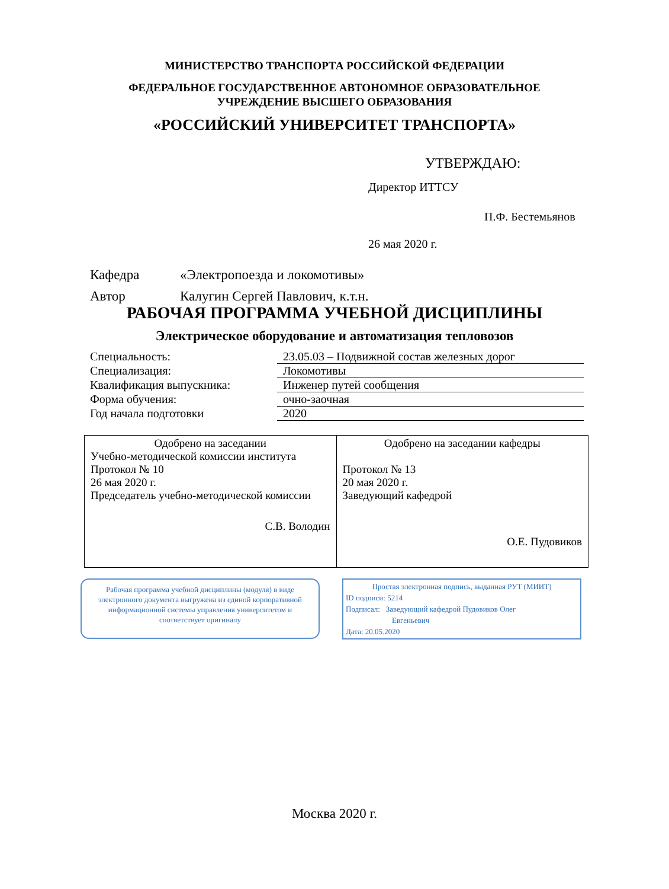МИНИСТЕРСТВО ТРАНСПОРТА РОССИЙСКОЙ ФЕДЕРАЦИИ
ФЕДЕРАЛЬНОЕ ГОСУДАРСТВЕННОЕ АВТОНОМНОЕ ОБРАЗОВАТЕЛЬНОЕ
УЧРЕЖДЕНИЕ ВЫСШЕГО ОБРАЗОВАНИЯ
«РОССИЙСКИЙ УНИВЕРСИТЕТ ТРАНСПОРТА»
УТВЕРЖДАЮ:
Директор ИТТСУ
П.Ф. Бестемьянов
26 мая 2020 г.
Кафедра «Электропоезда и локомотивы»
Автор Калугин Сергей Павлович, к.т.н.
РАБОЧАЯ ПРОГРАММА УЧЕБНОЙ ДИСЦИПЛИНЫ
Электрическое оборудование и автоматизация тепловозов
| Специальность: | 23.05.03 – Подвижной состав железных дорог |
| Специализация: | Локомотивы |
| Квалификация выпускника: | Инженер путей сообщения |
| Форма обучения: | очно-заочная |
| Год начала подготовки | 2020 |
| Одобрено на заседании Учебно-методической комиссии института Протокол № 10 26 мая 2020 г. Председатель учебно-методической комиссии С.В. Володин | Одобрено на заседании кафедры Протокол № 13 20 мая 2020 г. Заведующий кафедрой О.Е. Пудовиков |
Рабочая программа учебной дисциплины (модуля) в виде электронного документа выгружена из единой корпоративной информационной системы управления университетом и соответствует оригиналу
Простая электронная подпись, выданная РУТ (МИИТ)
ID подписи: 5214
Подписал: Заведующий кафедрой Пудовиков Олег
Евгеньевич
Дата: 20.05.2020
Москва 2020 г.